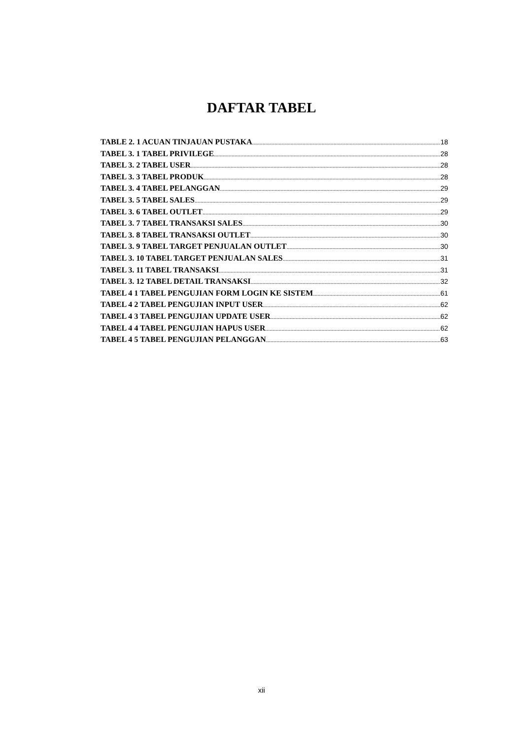DAFTAR TABEL
TABLE 2. 1 ACUAN TINJAUAN PUSTAKA 18
TABEL 3. 1 TABEL PRIVILEGE 28
TABEL 3. 2 TABEL USER 28
TABEL 3. 3 TABEL PRODUK 28
TABEL 3. 4 TABEL PELANGGAN 29
TABEL 3. 5 TABEL SALES 29
TABEL 3. 6 TABEL OUTLET 29
TABEL 3. 7 TABEL TRANSAKSI SALES 30
TABEL 3. 8 TABEL TRANSAKSI OUTLET 30
TABEL 3. 9 TABEL TARGET PENJUALAN OUTLET 30
TABEL 3. 10 TABEL TARGET PENJUALAN SALES 31
TABEL 3. 11 TABEL TRANSAKSI 31
TABEL 3. 12 TABEL DETAIL TRANSAKSI 32
TABEL 4 1 TABEL PENGUJIAN FORM LOGIN KE SISTEM 61
TABEL 4 2 TABEL PENGUJIAN INPUT USER 62
TABEL 4 3 TABEL PENGUJIAN UPDATE USER 62
TABEL 4 4 TABEL PENGUJIAN HAPUS USER 62
TABEL 4 5 TABEL PENGUJIAN PELANGGAN 63
xii